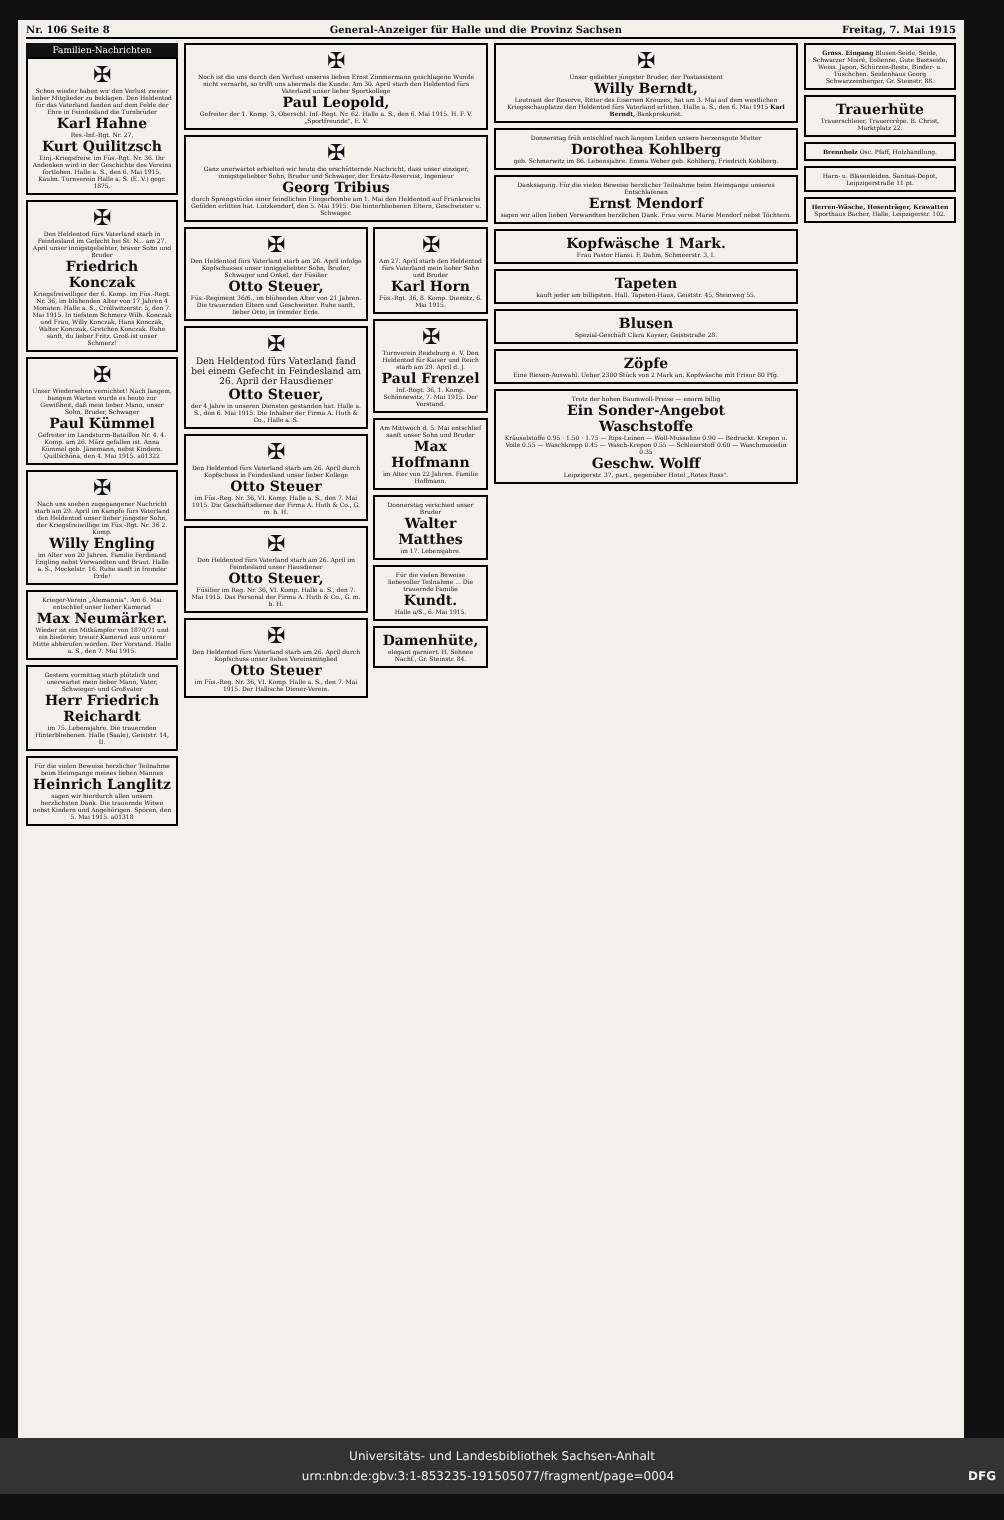Nr. 106 Seite 8 General-Anzeiger für Halle und die Provinz Sachsen Freitag, 7. Mai 1915
Familien-Nachrichten
✠
Schon wieder haben wir den Verlust zweier lieber Mitglieder zu beklagen. Den Heldentod für das Vaterland fanden auf dem Felde der Ehre in Feindesland die Turnbrüder
Karl Hahne
Res.-Inf.-Rgt. Nr. 27,
Kurt Quilitzsch
Einj.-Kriegsfreiw. im Füs.-Rgt. Nr. 36. Ihr Andenken wird in der Geschichte des Vereins fortleben. Halle a. S., den 6. Mai 1915. Kaulm. Turnverein Halle a. S. (E. V.) gegr. 1875.
✠
Den Heldentod fürs Vaterland starb in Feindesland im Gefecht bei St. N... am 27. April unser innigstgeliebter, braver Sohn und Bruder
Friedrich Konczak
Kriegsfreiwilliger der 6. Komp. im Füs.-Regt. Nr. 36, im blühenden Alter von 17 Jahren 4 Monaten. Halle a. S., Cröllwitzerstr. 5, den 7. Mai 1915. In tiefstem Schmerz Wilh. Konczak und Frau, Willy Konczak, Hans Konczak, Walter Konczak, Gretchen Konczak. Ruhe sanft, du lieber Fritz. Groß ist unser Schmerz!
✠
Unser Wiedersehen vernichtet! Nach langem, bangem Warten wurde es heute zur Gewißheit, daß mein lieber Mann, unser Sohn, Bruder, Schwager
Paul Kümmel
Gefreiter im Landsturm-Bataillon Nr. 4. 4. Komp. am 26. März gefallen ist. Anna Kümmel geb. Jänemann, nebst Kindern. Quillschöna, den 4. Mai 1915. a01322
✠
Nach uns soeben zugegangener Nachricht starb am 29. April im Kampfe fürs Vaterland den Heldentod unser lieber jüngster Sohn, der Kriegsfreiwillige im Füs.-Rgt. Nr. 36 2. Komp.
Willy Engling
im Alter von 20 Jahren. Familie Ferdinand Engling nebst Verwandten und Braut. Halle a. S., Meckelstr. 16. Ruhe sanft in fremder Erde!
Krieger-Verein „Alemannia". Am 6. Mai entschlief unser lieber Kamerad
Max Neumärker.
Wieder ist ein Mitkämpfer von 1870/71 und ein biederer, treuer Kamerad aus unserer Mitte abberufen worden. Der Vorstand. Halle a. S., den 7. Mai 1915.
Gestern vormittag starb plötzlich und unerwartet mein lieber Mann, Vater, Schwieger- und Großvater
Herr Friedrich Reichardt
im 75. Lebensjahre. Die trauernden Hinterbliebenen. Halle (Saale), Geiststr. 14, II.
Für die vielen Beweise herzlicher Teilnahme beim Heimgange meines lieben Mannes
Heinrich Langlitz
sagen wir hierdurch allen unsern herzlichsten Dank. Die trauernde Witwe nebst Kindern und Angehörigen. Spören, den 5. Mai 1915. a01318
✠
Noch ist die uns durch den Verlust unseres lieben Ernst Zimmermann geschlagene Wunde nicht vernarbt, so trifft uns abermals die Kunde: Am 30. April starb den Heldentod fürs Vaterland unser lieber Sportkollege
Paul Leopold,
Gefreiter der 1. Komp. 3. Oberschl. Inf.-Regt. Nr. 62. Halle a. S., den 6. Mai 1915. H. F. V. „Sportfreunde", E. V.
✠
Ganz unerwartet erhielten wir heute die erschütternde Nachricht, dass unser einziger, innigstgeliebter Sohn, Bruder und Schwager, der Ersatz-Reservist, Ingenieur
Georg Tribius
durch Sprengstücke einer feindlichen Fliegerbombe am 1. Mai den Heldentod auf Frankreichs Gefilden erlitten hat. Lützkendorf, den 5. Mai 1915. Die hinterbliebenen Eltern, Geschwister u. Schwager.
✠
Den Heldentod fürs Vaterland starb am 26. April infolge Kopfschusses unser inniggeliebter Sohn, Bruder, Schwager und Onkel, der Füsilier
Otto Steuer,
Füs.-Regiment 36/6., im blühenden Alter von 21 Jahren. Die trauernden Eltern und Geschwister. Ruhe sanft, lieber Otto, in fremder Erde.
✠
Den Heldentod fürs Vaterland fand bei einem Gefecht in Feindesland am 26. April der Hausdiener
Otto Steuer,
der 4 Jahre in unseren Diensten gestanden hat. Halle a. S., den 6. Mai 1915. Die Inhaber der Firma A. Huth & Co., Halle a. S.
✠
Den Heldentod fürs Vaterland starb am 26. April durch Kopfschuss in Feindesland unser lieber Kollege
Otto Steuer
im Füs.-Reg. Nr. 36, VI. Komp. Halle a. S., den 7. Mai 1915. Die Geschäftsdiener der Firma A. Huth & Co., G. m. b. H.
✠
Den Heldentod fürs Vaterland starb am 26. April im Feindesland unser Hausdiener
Otto Steuer,
Füsilier im Reg. Nr. 36, VI. Komp. Halle a. S., den 7. Mai 1915. Das Personal der Firma A. Huth & Co., G. m. b. H.
✠
Den Heldentod fürs Vaterland starb am 26. April durch Kopfschuss unser liebes Vereinsmitglied
Otto Steuer
im Füs.-Reg. Nr. 36, VI. Komp. Halle a. S., den 7. Mai 1915. Der Hallische Diener-Verein.
✠
Am 27. April starb den Heldentod fürs Vaterland mein lieber Sohn und Bruder
Karl Horn
Füs.-Rgt. 36, 8. Komp. Diemitz, 6. Mai 1915.
✠
Turnverein Reideburg e. V. Den Heldentod für Kaiser und Reich starb am 29. April d. J.
Paul Frenzel
Inf.-Regt. 36, 1. Komp. Schönnewitz, 7. Mai 1915. Der Vorstand.
Am Mittwoch d. 5. Mai entschlief sanft unser Sohn und Bruder
Max Hoffmann
im Alter von 22 Jahren. Familie Hoffmann.
Donnerstag verschied unser Bruder
Walter Matthes
im 17. Lebensjahre.
Für die vielen Beweise liebevoller Teilnahme ... Die trauernde Familie
Kundt.
Halle a/S., 6. Mai 1915.
Damenhüte,
elegant garniert. H. Sehnee Nachf., Gr. Steinstr. 84.
✠
Unser geliebter jüngster Bruder, der Postassistent
Willy Berndt,
Leutnant der Reserve, Ritter des Eisernen Kreuzes, hat am 3. Mai auf dem westlichen Kriegsschauplatze den Heldentod fürs Vaterland erlitten. Halle a. S., den 6. Mai 1915 Karl Berndt, Bankprokurist.
Donnerstag früh entschlief nach langem Leiden unsere herzensgute Mutter
Dorothea Kohlberg
geb. Schmerwitz im 86. Lebensjahre. Emma Weber geb. Kohlberg, Friedrich Kohlberg.
Danksagung. Für die vielen Beweise herzlicher Teilnahme beim Heimgange unseres Entschlafenen
Ernst Mendorf
sagen wir allen lieben Verwandten herzlichen Dank. Frau verw. Marie Mendorf nebst Töchtern.
Kopfwäsche 1 Mark.
Frau Pastor Hansi. F. Dahm, Schmeerstr. 3, I.
Tapeten
kauft jeder am billigsten. Hall. Tapeten-Haus, Geiststr. 45, Steinweg 55.
Blusen
Spezial-Geschäft Clara Kayser, Geiststraße 28.
Zöpfe
Eine Riesen-Auswahl. Ueber 2300 Stück von 2 Mark an. Kopfwäsche mit Frisur 80 Pfg.
Trotz der hohen Baumwoll-Preise — enorm billig
Ein Sonder-Angebot
Waschstoffe
Kräuselstoffe 0.95 · 1.50 · 1.75 — Rips-Leinen — Woll-Musseline 0.90 — Bedruckt. Krepon u. Voile 0.55 — Waschkrepp 0.45 — Wasch-Krepon 0.55 — Schleierstoff 0.60 — Waschmusselin 0.35
Geschw. Wolff
Leipzigerstr. 37, part., gegenüber Hotel „Rotes Ross".
Gross. Eingang Blusen-Seide, Seide, Schwarzer Moiré, Eolienne, Gute Bastseide, Weiss. Japon, Schürzen-Reste, Binder- u. Tüschchen. Seidenhaus Georg Schwarzzenberger, Gr. Steinstr. 88.
Trauerhüte
Trauerschleier, Trauercrêpe. B. Christ, Marktplatz 22.
Brennholz Osc. Pfaff, Holzhandlung.
Harn- u. Blasenleiden. Sanitas-Depot, Leipzigerstraße 11 pt.
Herren-Wäsche, Hosenträger, Krawatten Sporthaus Bacher, Halle, Leipzigerstr. 102.
Universitäts- und Landesbibliothek Sachsen-Anhalt
urn:nbn:de:gbv:3:1-853235-191505077/fragment/page=0004 DFG